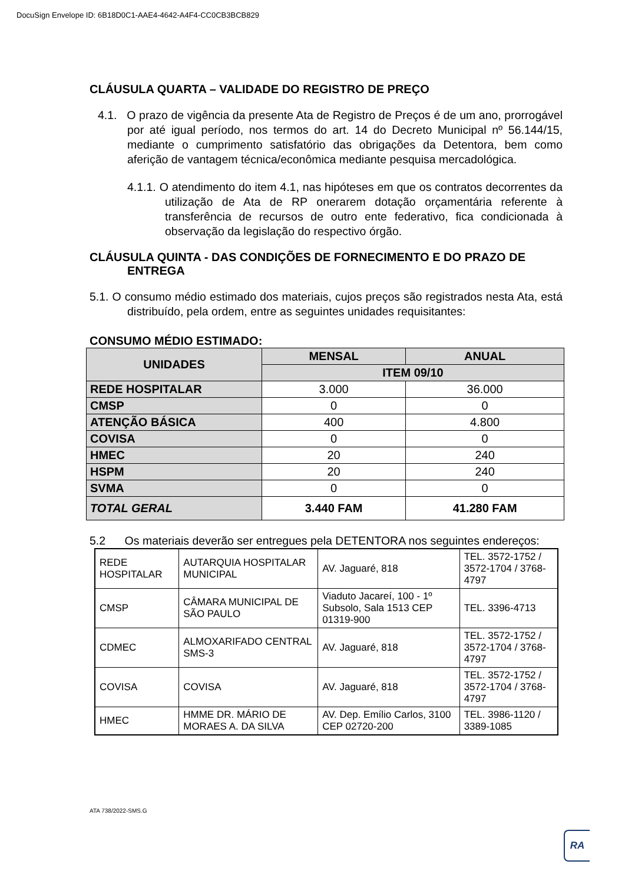DocuSign Envelope ID: 6B18D0C1-AAE4-4642-A4F4-CC0CB3BCB829
CLÁUSULA QUARTA – VALIDADE DO REGISTRO DE PREÇO
4.1. O prazo de vigência da presente Ata de Registro de Preços é de um ano, prorrogável por até igual período, nos termos do art. 14 do Decreto Municipal nº 56.144/15, mediante o cumprimento satisfatório das obrigações da Detentora, bem como aferição de vantagem técnica/econômica mediante pesquisa mercadológica.
4.1.1. O atendimento do item 4.1, nas hipóteses em que os contratos decorrentes da utilização de Ata de RP onerarem dotação orçamentária referente à transferência de recursos de outro ente federativo, fica condicionada à observação da legislação do respectivo órgão.
CLÁUSULA QUINTA - DAS CONDIÇÕES DE FORNECIMENTO E DO PRAZO DE ENTREGA
5.1. O consumo médio estimado dos materiais, cujos preços são registrados nesta Ata, está distribuído, pela ordem, entre as seguintes unidades requisitantes:
CONSUMO MÉDIO ESTIMADO:
| UNIDADES | MENSAL | ANUAL |
| --- | --- | --- |
| | ITEM 09/10 | |
| REDE HOSPITALAR | 3.000 | 36.000 |
| CMSP | 0 | 0 |
| ATENÇÃO BÁSICA | 400 | 4.800 |
| COVISA | 0 | 0 |
| HMEC | 20 | 240 |
| HSPM | 20 | 240 |
| SVMA | 0 | 0 |
| TOTAL GERAL | 3.440 FAM | 41.280 FAM |
5.2 Os materiais deverão ser entregues pela DETENTORA nos seguintes endereços:
| REDE HOSPITALAR | AUTARQUIA HOSPITALAR MUNICIPAL | AV. Jaguaré, 818 | TEL. 3572-1752 / 3572-1704 / 3768-4797 |
| CMSP | CÂMARA MUNICIPAL DE SÃO PAULO | Viaduto Jacareí, 100 - 1º Subsolo, Sala 1513 CEP 01319-900 | TEL. 3396-4713 |
| CDMEC | ALMOXARIFADO CENTRAL SMS-3 | AV. Jaguaré, 818 | TEL. 3572-1752 / 3572-1704 / 3768-4797 |
| COVISA | COVISA | AV. Jaguaré, 818 | TEL. 3572-1752 / 3572-1704 / 3768-4797 |
| HMEC | HMME DR. MÁRIO DE MORAES A. DA SILVA | AV. Dep. Emílio Carlos, 3100 CEP 02720-200 | TEL. 3986-1120 / 3389-1085 |
ATA 738/2022-SMS.G
RA